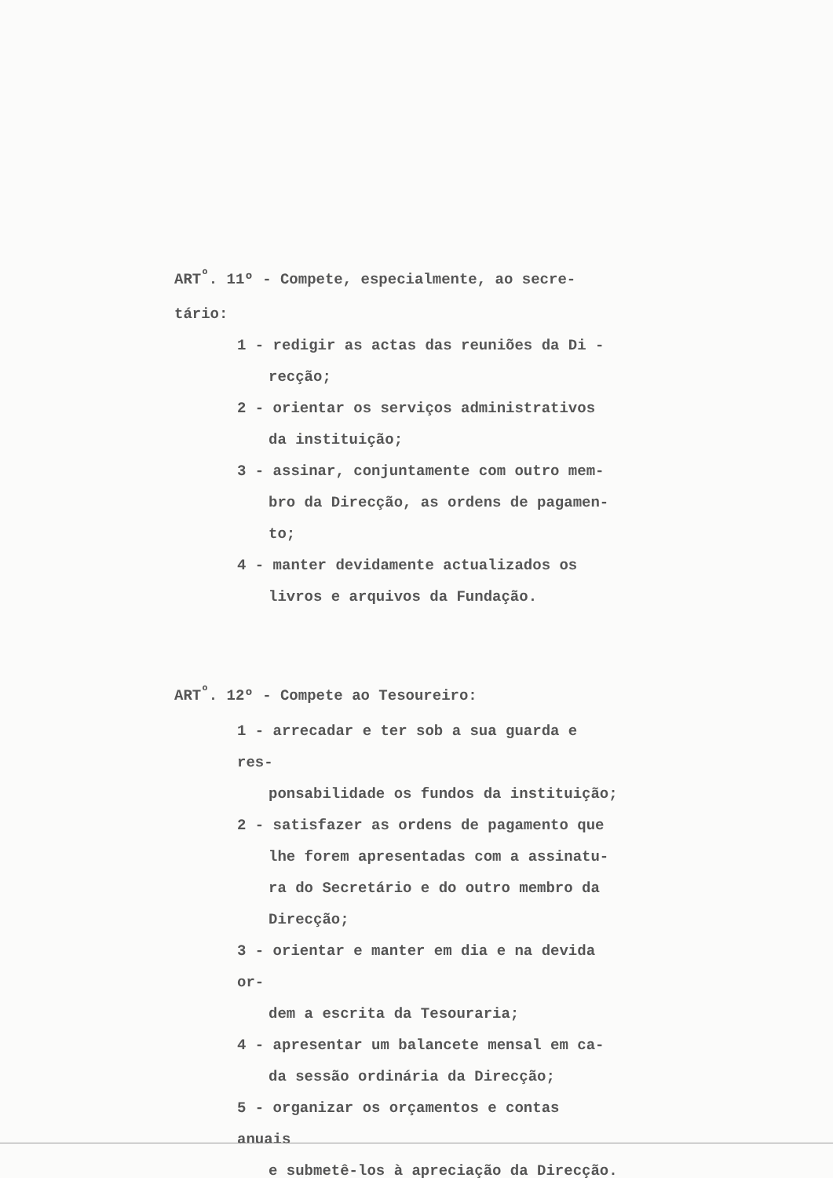ART<sup>º</sup>. 11º - Compete, especialmente, ao secre-
tário:
1 - redigir as actas das reuniões da Di -
recção;
2 - orientar os serviços administrativos
da instituição;
3 - assinar, conjuntamente com outro mem-
bro da Direcção, as ordens de pagamen-
to;
4 - manter devidamente actualizados os
livros e arquivos da Fundação.
ART<sup>º</sup>. 12º - Compete ao Tesoureiro:
1 - arrecadar e ter sob a sua guarda e res-
ponsabilidade os fundos da instituição;
2 - satisfazer as ordens de pagamento que
lhe forem apresentadas com a assinatu-
ra do Secretário e do outro membro da
Direcção;
3 - orientar e manter em dia e na devida or-
dem a escrita da Tesouraria;
4 - apresentar um balancete mensal em ca-
da sessão ordinária da Direcção;
5 - organizar os orçamentos e contas anuais
e submetê-los à apreciação da Direcção.